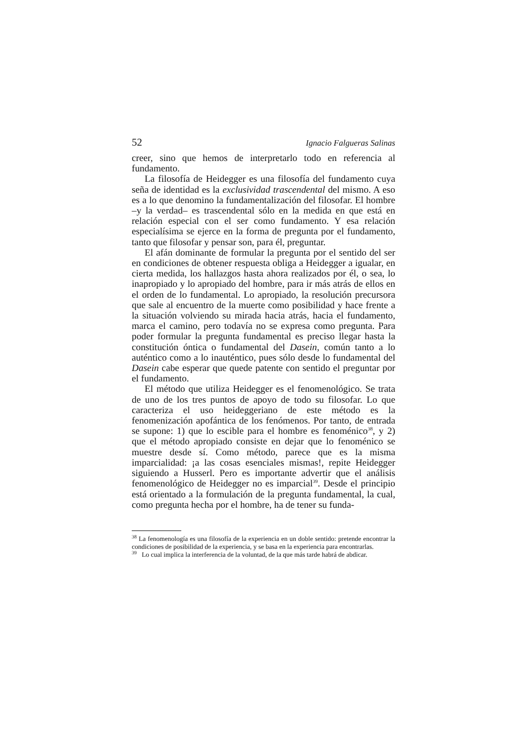52 Ignacio Falgueras Salinas
creer, sino que hemos de interpretarlo todo en referencia al fundamento.
La filosofía de Heidegger es una filosofía del fundamento cuya seña de identidad es la exclusividad trascendental del mismo. A eso es a lo que denomino la fundamentalización del filosofar. El hombre –y la verdad– es trascendental sólo en la medida en que está en relación especial con el ser como fundamento. Y esa relación especialísima se ejerce en la forma de pregunta por el fundamento, tanto que filosofar y pensar son, para él, preguntar.
El afán dominante de formular la pregunta por el sentido del ser en condiciones de obtener respuesta obliga a Heidegger a igualar, en cierta medida, los hallazgos hasta ahora realizados por él, o sea, lo inapropiado y lo apropiado del hombre, para ir más atrás de ellos en el orden de lo fundamental. Lo apropiado, la resolución precursora que sale al encuentro de la muerte como posibilidad y hace frente a la situación volviendo su mirada hacia atrás, hacia el fundamento, marca el camino, pero todavía no se expresa como pregunta. Para poder formular la pregunta fundamental es preciso llegar hasta la constitución óntica o fundamental del Dasein, común tanto a lo auténtico como a lo inauténtico, pues sólo desde lo fundamental del Dasein cabe esperar que quede patente con sentido el preguntar por el fundamento.
El método que utiliza Heidegger es el fenomenológico. Se trata de uno de los tres puntos de apoyo de todo su filosofar. Lo que caracteriza el uso heideggeriano de este método es la fenomenización apofántica de los fenómenos. Por tanto, de entrada se supone: 1) que lo escible para el hombre es fenoménico<sup>38</sup>, y 2) que el método apropiado consiste en dejar que lo fenoménico se muestre desde sí. Como método, parece que es la misma imparcialidad: ¡a las cosas esenciales mismas!, repite Heidegger siguiendo a Husserl. Pero es importante advertir que el análisis fenomenológico de Heidegger no es imparcial<sup>39</sup>. Desde el principio está orientado a la formulación de la pregunta fundamental, la cual, como pregunta hecha por el hombre, ha de tener su funda-
<sup>38</sup> La fenomenología es una filosofía de la experiencia en un doble sentido: pretende encontrar la condiciones de posibilidad de la experiencia, y se basa en la experiencia para encontrarlas.
<sup>39</sup> Lo cual implica la interferencia de la voluntad, de la que más tarde habrá de abdicar.